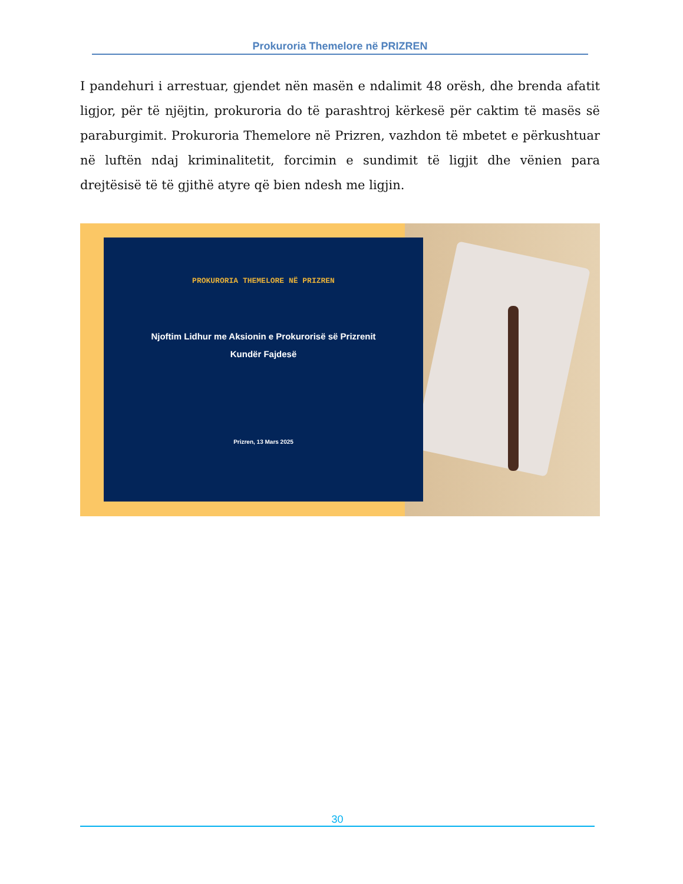Prokuroria Themelore në PRIZREN
I pandehuri i arrestuar, gjendet nën masën e ndalimit 48 orësh, dhe brenda afatit ligjor, për të njëjtin, prokuroria do të parashtroj kërkesë për caktim të masës së paraburgimit. Prokuroria Themelore në Prizren, vazhdon të mbetet e përkushtuar në luftën ndaj kriminalitetit, forcimin e sundimit të ligjit dhe vënien para drejtësisë të të gjithë atyre që bien ndesh me ligjin.
PROKURORIA THEMELORE NË PRIZREN
Njoftim Lidhur me Aksionin e Prokurorisë së Prizrenit
Kundër Fajdesë
Prizren, 13 Mars 2025
30